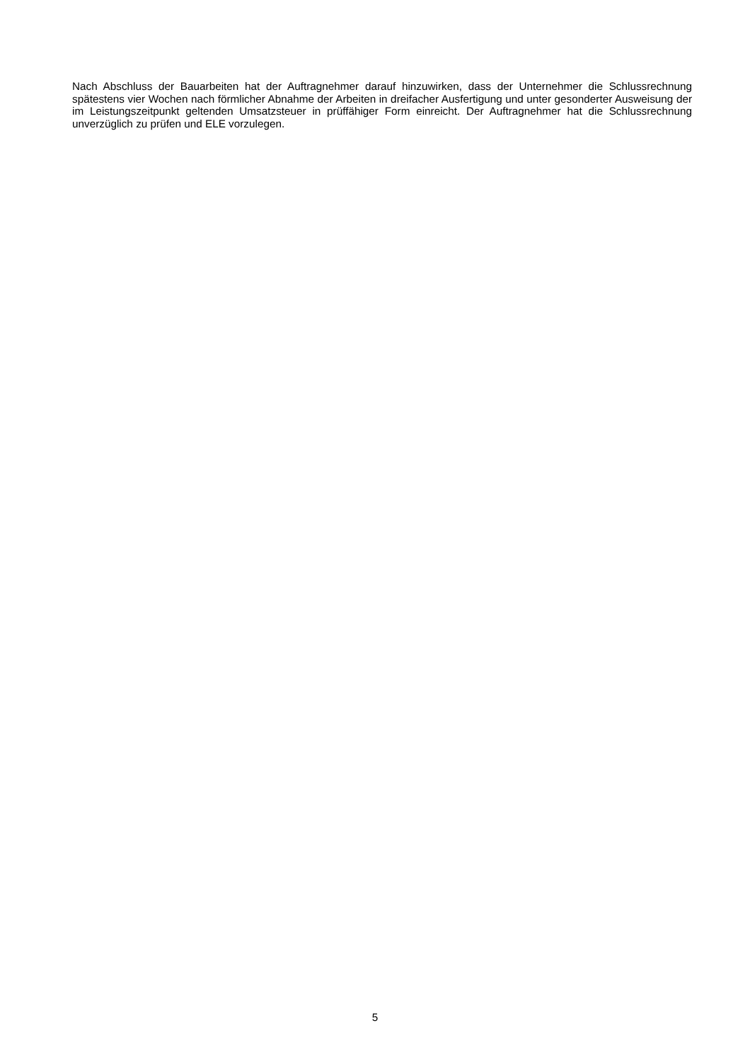Nach Abschluss der Bauarbeiten hat der Auftragnehmer darauf hinzuwirken, dass der Unternehmer die Schlussrechnung spätestens vier Wochen nach förmlicher Abnahme der Arbeiten in dreifacher Ausfertigung und unter gesonderter Ausweisung der im Leistungszeitpunkt geltenden Umsatzsteuer in prüffähiger Form einreicht. Der Auftragnehmer hat die Schlussrechnung unverzüglich zu prüfen und ELE vorzulegen.
5